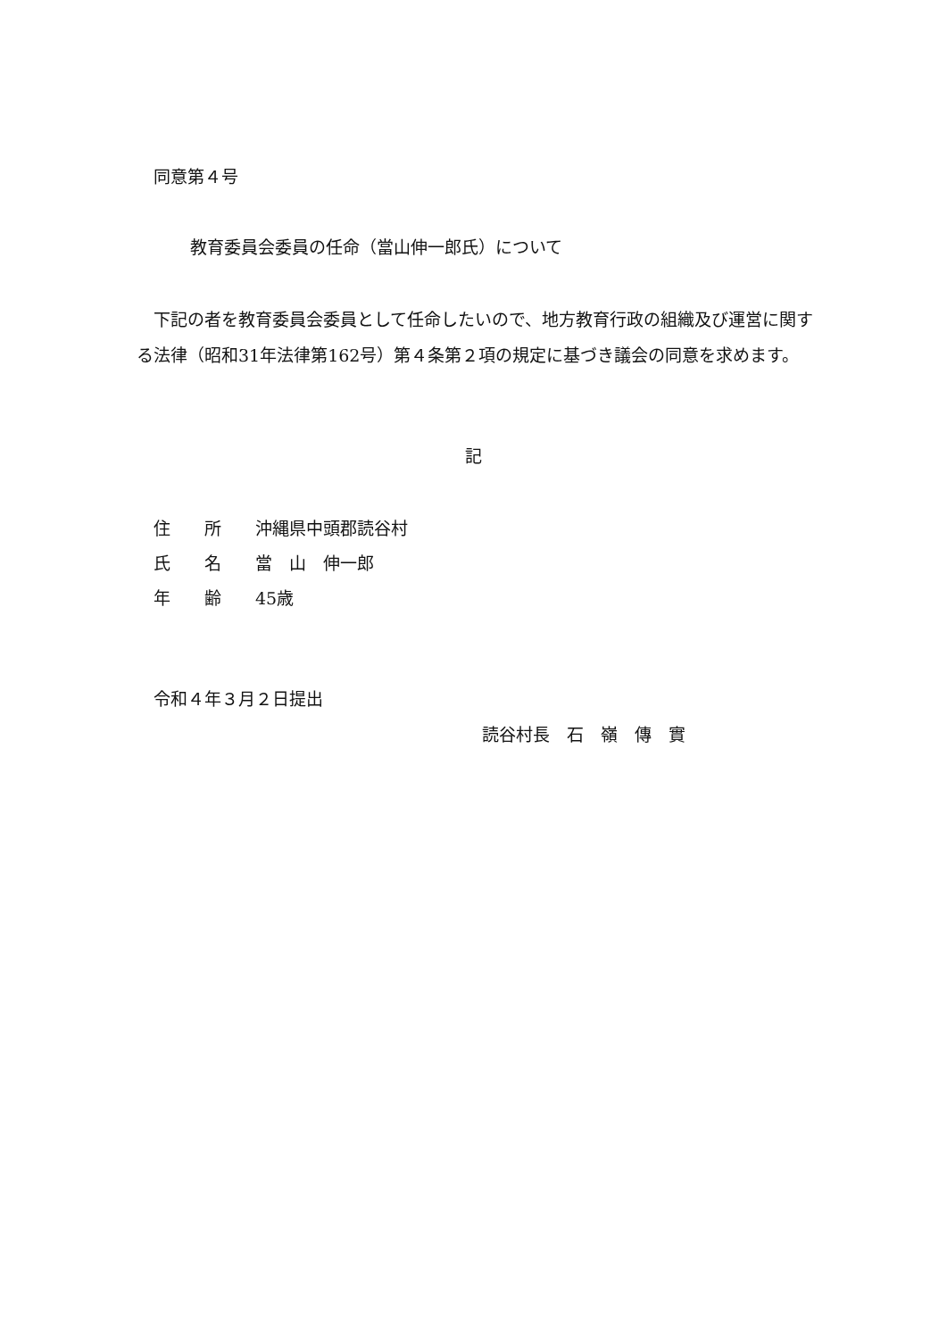同意第４号
教育委員会委員の任命（當山伸一郎氏）について
　下記の者を教育委員会委員として任命したいので、地方教育行政の組織及び運営に関する法律（昭和31年法律第162号）第４条第２項の規定に基づき議会の同意を求めます。
記
住　　所　　沖縄県中頭郡読谷村
氏　　名　　當　山　伸一郎
年　　齢　　45歳
令和４年３月２日提出
読谷村長　石　嶺　傳　實